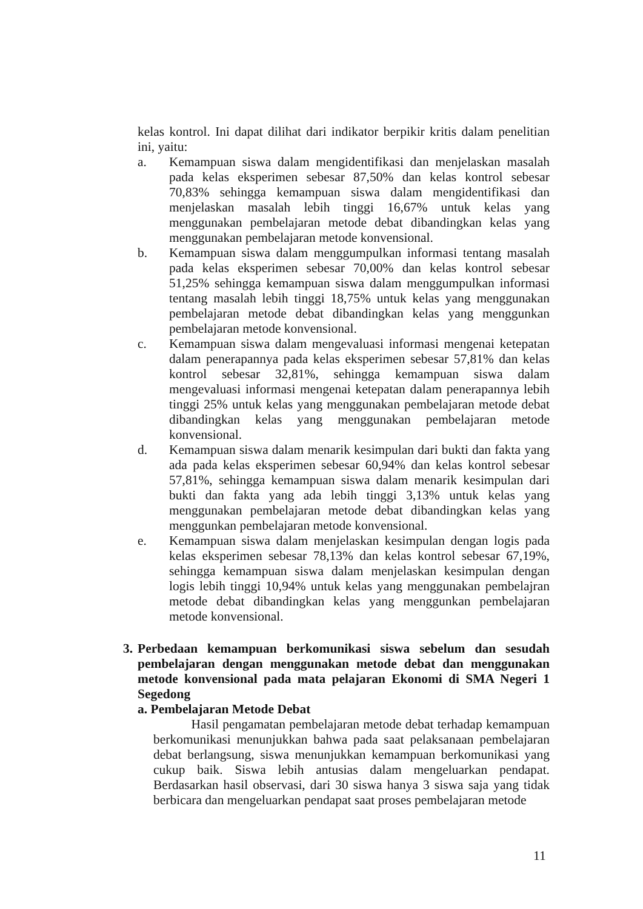kelas kontrol. Ini dapat dilihat dari indikator berpikir kritis dalam penelitian ini, yaitu:
a. Kemampuan siswa dalam mengidentifikasi dan menjelaskan masalah pada kelas eksperimen sebesar 87,50% dan kelas kontrol sebesar 70,83% sehingga kemampuan siswa dalam mengidentifikasi dan menjelaskan masalah lebih tinggi 16,67% untuk kelas yang menggunakan pembelajaran metode debat dibandingkan kelas yang menggunakan pembelajaran metode konvensional.
b. Kemampuan siswa dalam menggumpulkan informasi tentang masalah pada kelas eksperimen sebesar 70,00% dan kelas kontrol sebesar 51,25% sehingga kemampuan siswa dalam menggumpulkan informasi tentang masalah lebih tinggi 18,75% untuk kelas yang menggunakan pembelajaran metode debat dibandingkan kelas yang menggunkan pembelajaran metode konvensional.
c. Kemampuan siswa dalam mengevaluasi informasi mengenai ketepatan dalam penerapannya pada kelas eksperimen sebesar 57,81% dan kelas kontrol sebesar 32,81%, sehingga kemampuan siswa dalam mengevaluasi informasi mengenai ketepatan dalam penerapannya lebih tinggi 25% untuk kelas yang menggunakan pembelajaran metode debat dibandingkan kelas yang menggunakan pembelajaran metode konvensional.
d. Kemampuan siswa dalam menarik kesimpulan dari bukti dan fakta yang ada pada kelas eksperimen sebesar 60,94% dan kelas kontrol sebesar 57,81%, sehingga kemampuan siswa dalam menarik kesimpulan dari bukti dan fakta yang ada lebih tinggi 3,13% untuk kelas yang menggunakan pembelajaran metode debat dibandingkan kelas yang menggunkan pembelajaran metode konvensional.
e. Kemampuan siswa dalam menjelaskan kesimpulan dengan logis pada kelas eksperimen sebesar 78,13% dan kelas kontrol sebesar 67,19%, sehingga kemampuan siswa dalam menjelaskan kesimpulan dengan logis lebih tinggi 10,94% untuk kelas yang menggunakan pembelajran metode debat dibandingkan kelas yang menggunkan pembelajaran metode konvensional.
3. Perbedaan kemampuan berkomunikasi siswa sebelum dan sesudah pembelajaran dengan menggunakan metode debat dan menggunakan metode konvensional pada mata pelajaran Ekonomi di SMA Negeri 1 Segedong
a. Pembelajaran Metode Debat
Hasil pengamatan pembelajaran metode debat terhadap kemampuan berkomunikasi menunjukkan bahwa pada saat pelaksanaan pembelajaran debat berlangsung, siswa menunjukkan kemampuan berkomunikasi yang cukup baik. Siswa lebih antusias dalam mengeluarkan pendapat. Berdasarkan hasil observasi, dari 30 siswa hanya 3 siswa saja yang tidak berbicara dan mengeluarkan pendapat saat proses pembelajaran metode
11